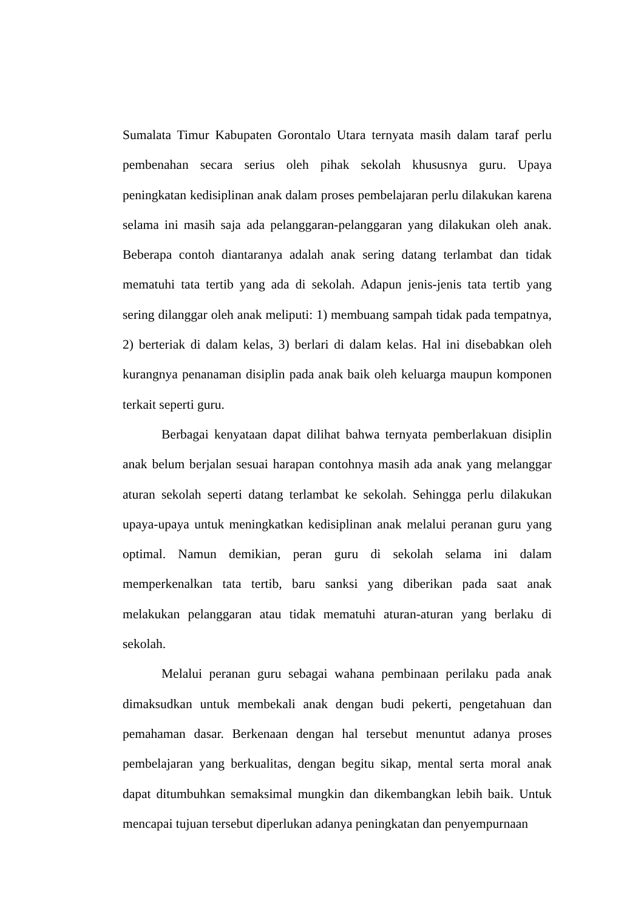Sumalata Timur Kabupaten Gorontalo Utara ternyata masih dalam taraf perlu pembenahan secara serius oleh pihak sekolah khususnya guru. Upaya peningkatan kedisiplinan anak dalam proses pembelajaran perlu dilakukan karena selama ini masih saja ada pelanggaran-pelanggaran yang dilakukan oleh anak. Beberapa contoh diantaranya adalah anak sering datang terlambat dan tidak mematuhi tata tertib yang ada di sekolah. Adapun jenis-jenis tata tertib yang sering dilanggar oleh anak meliputi: 1) membuang sampah tidak pada tempatnya, 2) berteriak di dalam kelas, 3) berlari di dalam kelas. Hal ini disebabkan oleh kurangnya penanaman disiplin pada anak baik oleh keluarga maupun komponen terkait seperti guru.
Berbagai kenyataan dapat dilihat bahwa ternyata pemberlakuan disiplin anak belum berjalan sesuai harapan contohnya masih ada anak yang melanggar aturan sekolah seperti datang terlambat ke sekolah. Sehingga perlu dilakukan upaya-upaya untuk meningkatkan kedisiplinan anak melalui peranan guru yang optimal. Namun demikian, peran guru di sekolah selama ini dalam memperkenalkan tata tertib, baru sanksi yang diberikan pada saat anak melakukan pelanggaran atau tidak mematuhi aturan-aturan yang berlaku di sekolah.
Melalui peranan guru sebagai wahana pembinaan perilaku pada anak dimaksudkan untuk membekali anak dengan budi pekerti, pengetahuan dan pemahaman dasar. Berkenaan dengan hal tersebut menuntut adanya proses pembelajaran yang berkualitas, dengan begitu sikap, mental serta moral anak dapat ditumbuhkan semaksimal mungkin dan dikembangkan lebih baik. Untuk mencapai tujuan tersebut diperlukan adanya peningkatan dan penyempurnaan